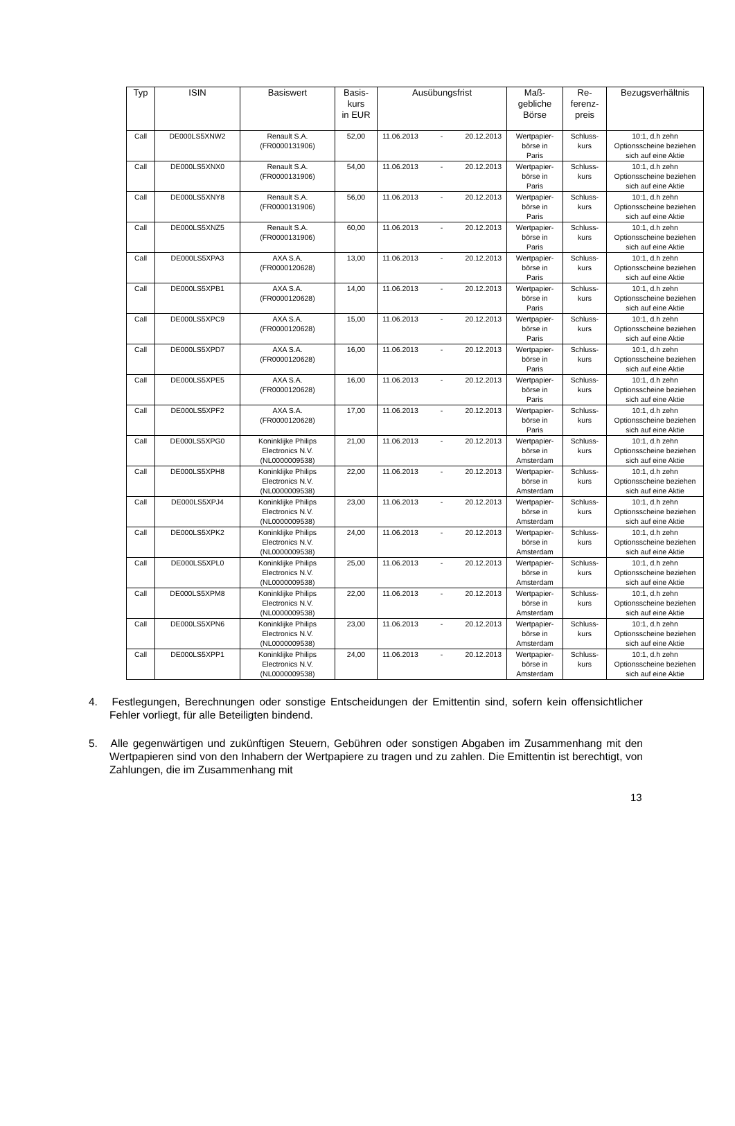| Typ | ISIN | Basiswert | Basis- kurs in EUR | Ausübungsfrist | Maß- gebliche Börse | Re- ferenz- preis | Bezugsverhältnis |
| --- | --- | --- | --- | --- | --- | --- | --- |
| Call | DE000LS5XNW2 | Renault S.A. (FR0000131906) | 52,00 | 11.06.2013 - 20.12.2013 | Wertpapier- börse in Paris | Schluss- kurs | 10:1, d.h zehn Optionsscheine beziehen sich auf eine Aktie |
| Call | DE000LS5XNX0 | Renault S.A. (FR0000131906) | 54,00 | 11.06.2013 - 20.12.2013 | Wertpapier- börse in Paris | Schluss- kurs | 10:1, d.h zehn Optionsscheine beziehen sich auf eine Aktie |
| Call | DE000LS5XNY8 | Renault S.A. (FR0000131906) | 56,00 | 11.06.2013 - 20.12.2013 | Wertpapier- börse in Paris | Schluss- kurs | 10:1, d.h zehn Optionsscheine beziehen sich auf eine Aktie |
| Call | DE000LS5XNZ5 | Renault S.A. (FR0000131906) | 60,00 | 11.06.2013 - 20.12.2013 | Wertpapier- börse in Paris | Schluss- kurs | 10:1, d.h zehn Optionsscheine beziehen sich auf eine Aktie |
| Call | DE000LS5XPA3 | AXA S.A. (FR0000120628) | 13,00 | 11.06.2013 - 20.12.2013 | Wertpapier- börse in Paris | Schluss- kurs | 10:1, d.h zehn Optionsscheine beziehen sich auf eine Aktie |
| Call | DE000LS5XPB1 | AXA S.A. (FR0000120628) | 14,00 | 11.06.2013 - 20.12.2013 | Wertpapier- börse in Paris | Schluss- kurs | 10:1, d.h zehn Optionsscheine beziehen sich auf eine Aktie |
| Call | DE000LS5XPC9 | AXA S.A. (FR0000120628) | 15,00 | 11.06.2013 - 20.12.2013 | Wertpapier- börse in Paris | Schluss- kurs | 10:1, d.h zehn Optionsscheine beziehen sich auf eine Aktie |
| Call | DE000LS5XPD7 | AXA S.A. (FR0000120628) | 16,00 | 11.06.2013 - 20.12.2013 | Wertpapier- börse in Paris | Schluss- kurs | 10:1, d.h zehn Optionsscheine beziehen sich auf eine Aktie |
| Call | DE000LS5XPE5 | AXA S.A. (FR0000120628) | 16,00 | 11.06.2013 - 20.12.2013 | Wertpapier- börse in Paris | Schluss- kurs | 10:1, d.h zehn Optionsscheine beziehen sich auf eine Aktie |
| Call | DE000LS5XPF2 | AXA S.A. (FR0000120628) | 17,00 | 11.06.2013 - 20.12.2013 | Wertpapier- börse in Paris | Schluss- kurs | 10:1, d.h zehn Optionsscheine beziehen sich auf eine Aktie |
| Call | DE000LS5XPG0 | Koninklijke Philips Electronics N.V. (NL0000009538) | 21,00 | 11.06.2013 - 20.12.2013 | Wertpapier- börse in Amsterdam | Schluss- kurs | 10:1, d.h zehn Optionsscheine beziehen sich auf eine Aktie |
| Call | DE000LS5XPH8 | Koninklijke Philips Electronics N.V. (NL0000009538) | 22,00 | 11.06.2013 - 20.12.2013 | Wertpapier- börse in Amsterdam | Schluss- kurs | 10:1, d.h zehn Optionsscheine beziehen sich auf eine Aktie |
| Call | DE000LS5XPJ4 | Koninklijke Philips Electronics N.V. (NL0000009538) | 23,00 | 11.06.2013 - 20.12.2013 | Wertpapier- börse in Amsterdam | Schluss- kurs | 10:1, d.h zehn Optionsscheine beziehen sich auf eine Aktie |
| Call | DE000LS5XPK2 | Koninklijke Philips Electronics N.V. (NL0000009538) | 24,00 | 11.06.2013 - 20.12.2013 | Wertpapier- börse in Amsterdam | Schluss- kurs | 10:1, d.h zehn Optionsscheine beziehen sich auf eine Aktie |
| Call | DE000LS5XPL0 | Koninklijke Philips Electronics N.V. (NL0000009538) | 25,00 | 11.06.2013 - 20.12.2013 | Wertpapier- börse in Amsterdam | Schluss- kurs | 10:1, d.h zehn Optionsscheine beziehen sich auf eine Aktie |
| Call | DE000LS5XPM8 | Koninklijke Philips Electronics N.V. (NL0000009538) | 22,00 | 11.06.2013 - 20.12.2013 | Wertpapier- börse in Amsterdam | Schluss- kurs | 10:1, d.h zehn Optionsscheine beziehen sich auf eine Aktie |
| Call | DE000LS5XPN6 | Koninklijke Philips Electronics N.V. (NL0000009538) | 23,00 | 11.06.2013 - 20.12.2013 | Wertpapier- börse in Amsterdam | Schluss- kurs | 10:1, d.h zehn Optionsscheine beziehen sich auf eine Aktie |
| Call | DE000LS5XPP1 | Koninklijke Philips Electronics N.V. (NL0000009538) | 24,00 | 11.06.2013 - 20.12.2013 | Wertpapier- börse in Amsterdam | Schluss- kurs | 10:1, d.h zehn Optionsscheine beziehen sich auf eine Aktie |
4. Festlegungen, Berechnungen oder sonstige Entscheidungen der Emittentin sind, sofern kein offensichtlicher Fehler vorliegt, für alle Beteiligten bindend.
5. Alle gegenwärtigen und zukünftigen Steuern, Gebühren oder sonstigen Abgaben im Zusammenhang mit den Wertpapieren sind von den Inhabern der Wertpapiere zu tragen und zu zahlen. Die Emittentin ist berechtigt, von Zahlungen, die im Zusammenhang mit
13